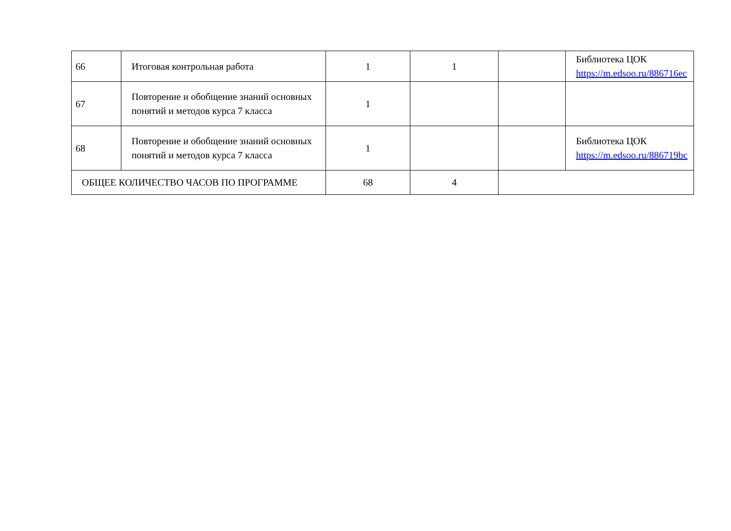| 66 | Итоговая контрольная работа | 1 | 1 | | Библиотека ЦОК https://m.edsoo.ru/886716ec |
| 67 | Повторение и обобщение знаний основных понятий и методов курса 7 класса | 1 | | | |
| 68 | Повторение и обобщение знаний основных понятий и методов курса 7 класса | 1 | | | Библиотека ЦОК https://m.edsoo.ru/886719bc |
| ОБЩЕЕ КОЛИЧЕСТВО ЧАСОВ ПО ПРОГРАММЕ | | 68 | 4 | | |